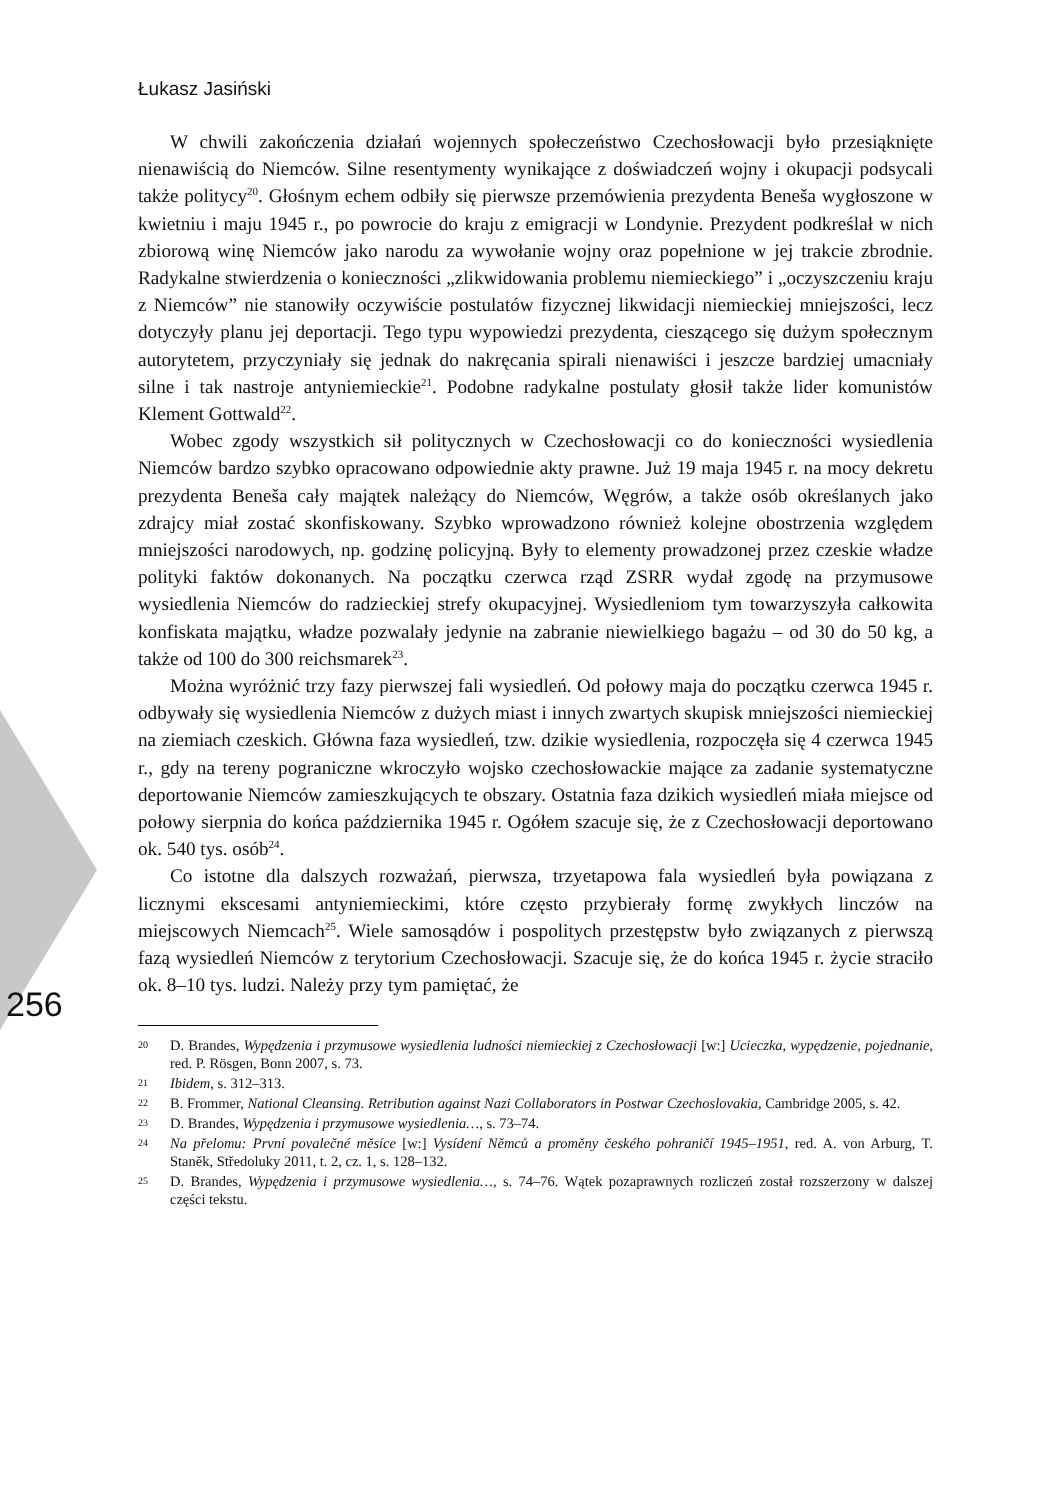Łukasz Jasiński
W chwili zakończenia działań wojennych społeczeństwo Czechosłowacji było przesiąknięte nienawiścią do Niemców. Silne resentymenty wynikające z doświadczeń wojny i okupacji podsycali także politycy<sup>20</sup>. Głośnym echem odbiły się pierwsze przemówienia prezydenta Beneša wygłoszone w kwietniu i maju 1945 r., po powrocie do kraju z emigracji w Londynie. Prezydent podkreślał w nich zbiorową winę Niemców jako narodu za wywołanie wojny oraz popełnione w jej trakcie zbrodnie. Radykalne stwierdzenia o konieczności „zlikwidowania problemu niemieckiego” i „oczyszczeniu kraju z Niemców” nie stanowiły oczywiście postulatów fizycznej likwidacji niemieckiej mniejszości, lecz dotyczyły planu jej deportacji. Tego typu wypowiedzi prezydenta, cieszącego się dużym społecznym autorytetem, przyczyniały się jednak do nakręcania spirali nienawiści i jeszcze bardziej umacniały silne i tak nastroje antyniemieckie<sup>21</sup>. Podobne radykalne postulaty głosił także lider komunistów Klement Gottwald<sup>22</sup>.
Wobec zgody wszystkich sił politycznych w Czechosłowacji co do konieczności wysiedlenia Niemców bardzo szybko opracowano odpowiednie akty prawne. Już 19 maja 1945 r. na mocy dekretu prezydenta Beneša cały majątek należący do Niemców, Węgrów, a także osób określanych jako zdrajcy miał zostać skonfiskowany. Szybko wprowadzono również kolejne obostrzenia względem mniejszości narodowych, np. godzinę policyjną. Były to elementy prowadzonej przez czeskie władze polityki faktów dokonanych. Na początku czerwca rząd ZSRR wydał zgodę na przymusowe wysiedlenia Niemców do radzieckiej strefy okupacyjnej. Wysiedleniom tym towarzyszyła całkowita konfiskata majątku, władze pozwalały jedynie na zabranie niewielkiego bagażu – od 30 do 50 kg, a także od 100 do 300 reichsmarek<sup>23</sup>.
Można wyróżnić trzy fazy pierwszej fali wysiedleń. Od połowy maja do początku czerwca 1945 r. odbywały się wysiedlenia Niemców z dużych miast i innych zwartych skupisk mniejszości niemieckiej na ziemiach czeskich. Główna faza wysiedleń, tzw. dzikie wysiedlenia, rozpoczęła się 4 czerwca 1945 r., gdy na tereny pograniczne wkroczyło wojsko czechosłowackie mające za zadanie systematyczne deportowanie Niemców zamieszkujących te obszary. Ostatnia faza dzikich wysiedleń miała miejsce od połowy sierpnia do końca października 1945 r. Ogółem szacuje się, że z Czechosłowacji deportowano ok. 540 tys. osób<sup>24</sup>.
Co istotne dla dalszych rozważań, pierwsza, trzyetapowa fala wysiedleń była powiązana z licznymi ekscesami antyniemieckimi, które często przybierały formę zwykłych linczów na miejscowych Niemcach<sup>25</sup>. Wiele samosądów i pospolitych przestępstw było związanych z pierwszą fazą wysiedleń Niemców z terytorium Czechosłowacji. Szacuje się, że do końca 1945 r. życie straciło ok. 8–10 tys. ludzi. Należy przy tym pamiętać, że
20 D. Brandes, Wypędzenia i przymusowe wysiedlenia ludności niemieckiej z Czechosłowacji [w:] Ucieczka, wypędzenie, pojednanie, red. P. Rösgen, Bonn 2007, s. 73.
21 Ibidem, s. 312–313.
22 B. Frommer, National Cleansing. Retribution against Nazi Collaborators in Postwar Czechoslovakia, Cambridge 2005, s. 42.
23 D. Brandes, Wypędzenia i przymusowe wysiedlenia…, s. 73–74.
24 Na přelomu: První povalečné měsíce [w:] Vysídení Němců a proměny českého pohraničí 1945–1951, red. A. von Arburg, T. Staněk, Středoluky 2011, t. 2, cz. 1, s. 128–132.
25 D. Brandes, Wypędzenia i przymusowe wysiedlenia…, s. 74–76. Wątek pozaprawnych rozliczeń został rozszerzony w dalszej części tekstu.
256